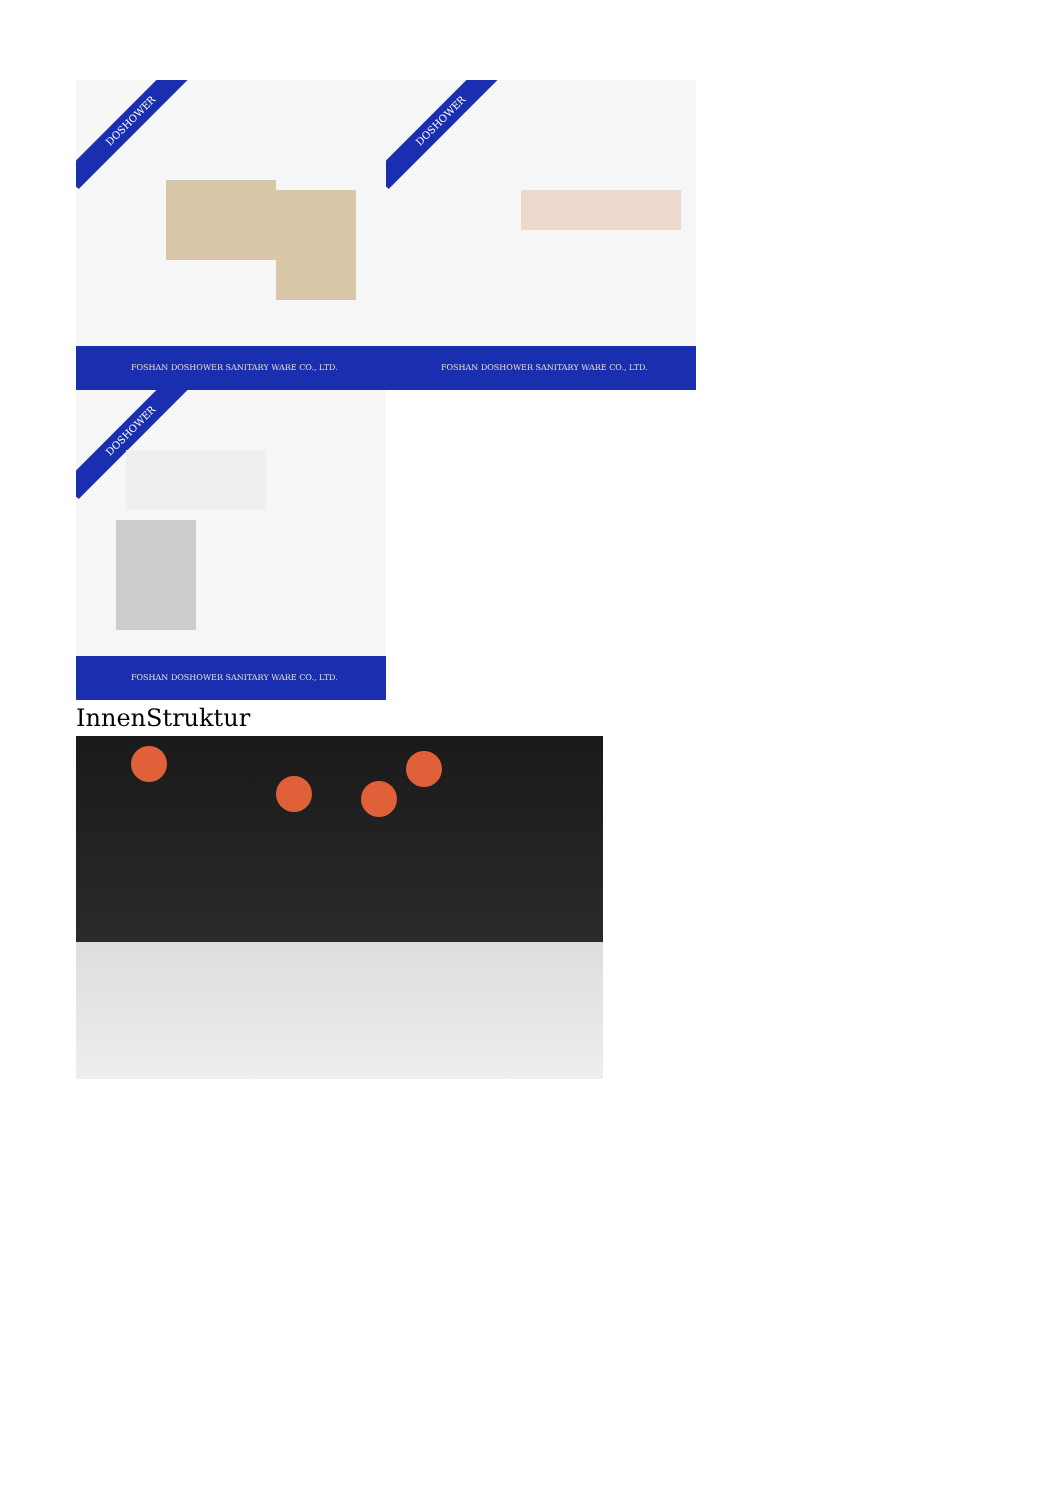DOSHOWER
FOSHAN DOSHOWER SANITARY WARE CO., LTD.
DOSHOWER
FOSHAN DOSHOWER SANITARY WARE CO., LTD.
DOSHOWER
FOSHAN DOSHOWER SANITARY WARE CO., LTD.
InnenStruktur